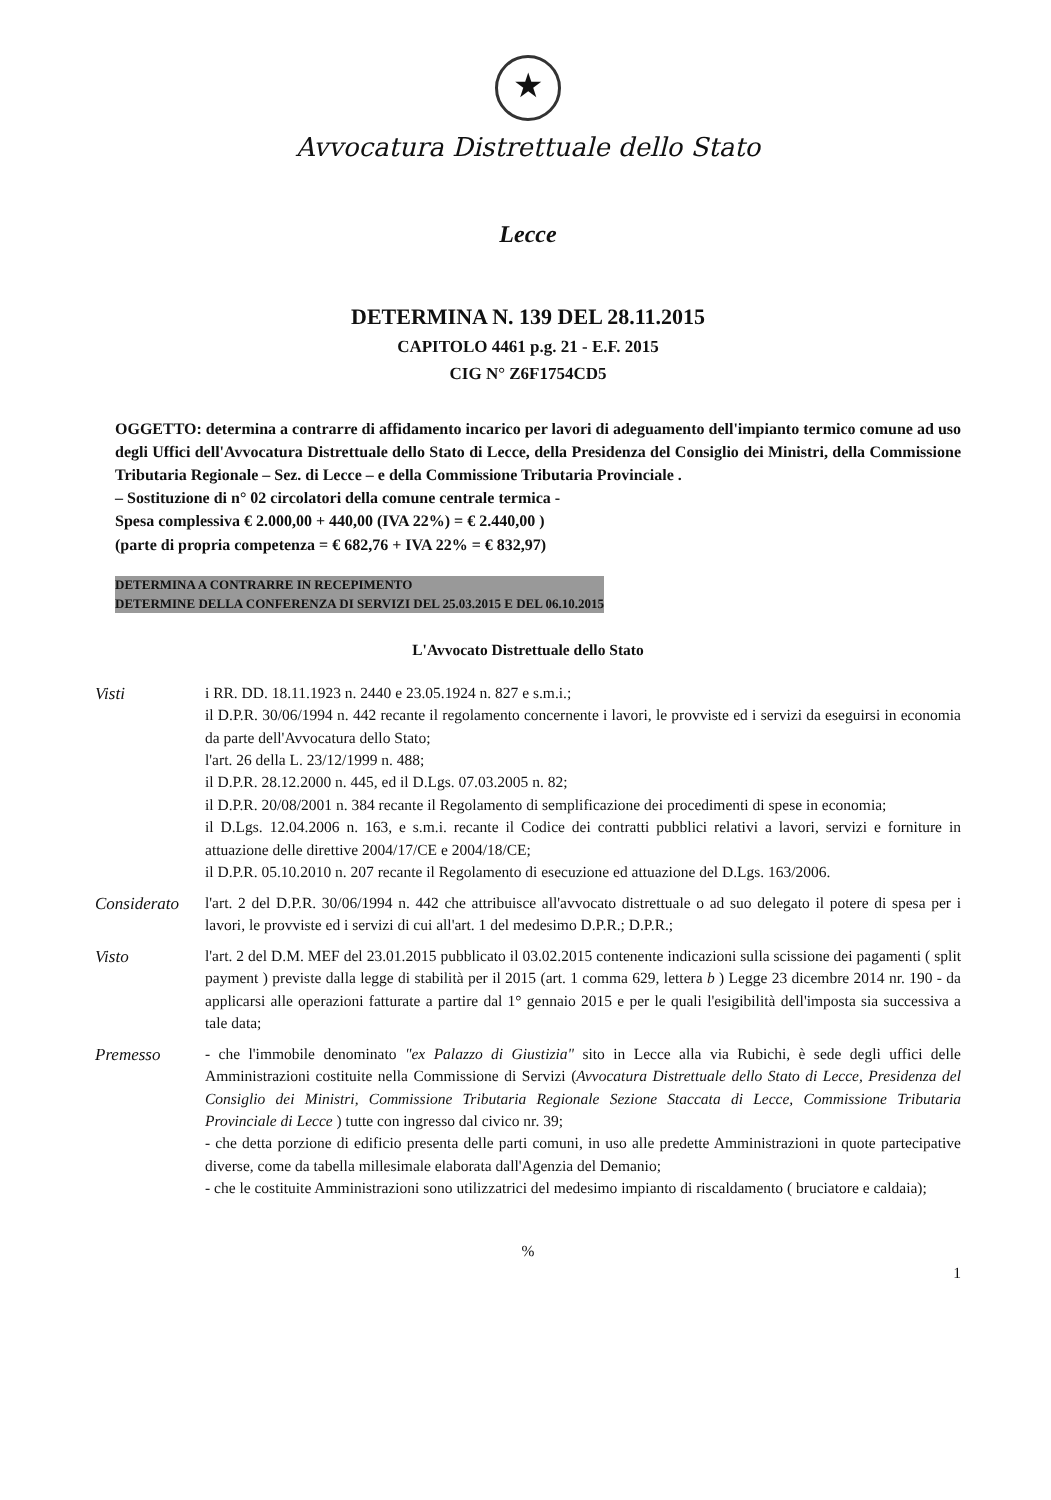★
Avvocatura Distrettuale dello Stato
Lecce
DETERMINA N. 139 DEL 28.11.2015
CAPITOLO 4461 p.g. 21 - E.F. 2015
CIG N° Z6F1754CD5
OGGETTO: determina a contrarre di affidamento incarico per lavori di adeguamento dell'impianto termico comune ad uso degli Uffici dell'Avvocatura Distrettuale dello Stato di Lecce, della Presidenza del Consiglio dei Ministri, della Commissione Tributaria Regionale – Sez. di Lecce – e della Commissione Tributaria Provinciale .
– Sostituzione di n° 02 circolatori della comune centrale termica -
Spesa complessiva € 2.000,00 + 440,00 (IVA 22%) = € 2.440,00 )
(parte di propria competenza = € 682,76 + IVA 22% = € 832,97)
DETERMINA A CONTRARRE IN RECEPIMENTO
DETERMINE DELLA CONFERENZA DI SERVIZI DEL 25.03.2015 E DEL 06.10.2015
L'Avvocato Distrettuale dello Stato
Visti i RR. DD. 18.11.1923 n. 2440 e 23.05.1924 n. 827 e s.m.i.;
il D.P.R. 30/06/1994 n. 442 recante il regolamento concernente i lavori, le provviste ed i servizi da eseguirsi in economia da parte dell'Avvocatura dello Stato;
l'art. 26 della L. 23/12/1999 n. 488;
il D.P.R. 28.12.2000 n. 445, ed il D.Lgs. 07.03.2005 n. 82;
il D.P.R. 20/08/2001 n. 384 recante il Regolamento di semplificazione dei procedimenti di spese in economia;
il D.Lgs. 12.04.2006 n. 163, e s.m.i. recante il Codice dei contratti pubblici relativi a lavori, servizi e forniture in attuazione delle direttive 2004/17/CE e 2004/18/CE;
il D.P.R. 05.10.2010 n. 207 recante il Regolamento di esecuzione ed attuazione del D.Lgs. 163/2006.
Considerato
l'art. 2 del D.P.R. 30/06/1994 n. 442 che attribuisce all'avvocato distrettuale o ad suo delegato il potere di spesa per i lavori, le provviste ed i servizi di cui all'art. 1 del medesimo D.P.R.; D.P.R.;
Visto l'art. 2 del D.M. MEF del 23.01.2015 pubblicato il 03.02.2015 contenente indicazioni sulla scissione dei pagamenti ( split payment ) previste dalla legge di stabilità per il 2015 (art. 1 comma 629, lettera b ) Legge 23 dicembre 2014 nr. 190 - da applicarsi alle operazioni fatturate a partire dal 1° gennaio 2015 e per le quali l'esigibilità dell'imposta sia successiva a tale data;
Premesso - che l'immobile denominato "ex Palazzo di Giustizia" sito in Lecce alla via Rubichi, è sede degli uffici delle Amministrazioni costituite nella Commissione di Servizi (Avvocatura Distrettuale dello Stato di Lecce, Presidenza del Consiglio dei Ministri, Commissione Tributaria Regionale Sezione Staccata di Lecce, Commissione Tributaria Provinciale di Lecce ) tutte con ingresso dal civico nr. 39;
- che detta porzione di edificio presenta delle parti comuni, in uso alle predette Amministrazioni in quote partecipative diverse, come da tabella millesimale elaborata dall'Agenzia del Demanio;
- che le costituite Amministrazioni sono utilizzatrici del medesimo impianto di riscaldamento ( bruciatore e caldaia);
%
1